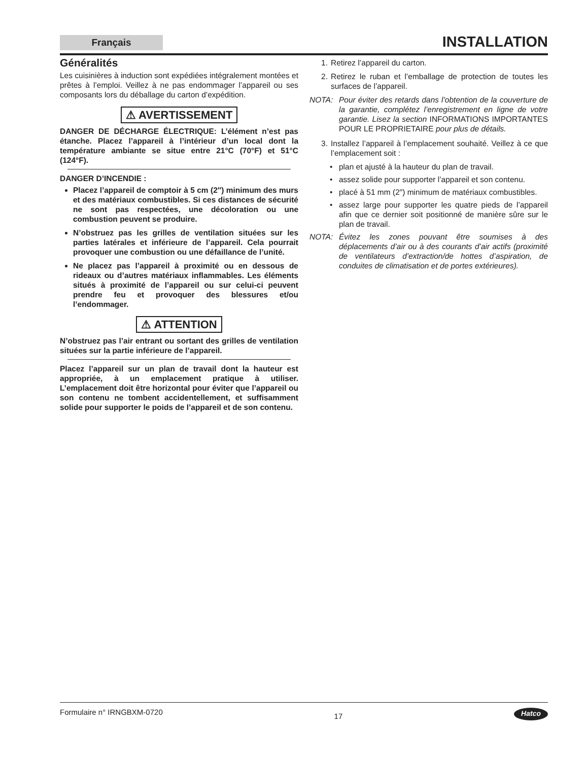Français
INSTALLATION
Généralités
Les cuisinières à induction sont expédiées intégralement montées et prêtes à l’emploi. Veillez à ne pas endommager l’appareil ou ses composants lors du déballage du carton d’expédition.
⚠ AVERTISSEMENT
DANGER DE DÉCHARGE ÉLECTRIQUE: L’élément n’est pas étanche. Placez l’appareil à l’intérieur d’un local dont la température ambiante se situe entre 21°C (70°F) et 51°C (124°F).
DANGER D’INCENDIE :
Placez l’appareil de comptoir à 5 cm (2″) minimum des murs et des matériaux combustibles. Si ces distances de sécurité ne sont pas respectées, une décoloration ou une combustion peuvent se produire.
N’obstruez pas les grilles de ventilation situées sur les parties latérales et inférieure de l’appareil. Cela pourrait provoquer une combustion ou une défaillance de l’unité.
Ne placez pas l’appareil à proximité ou en dessous de rideaux ou d’autres matériaux inflammables. Les éléments situés à proximité de l’appareil ou sur celui-ci peuvent prendre feu et provoquer des blessures et/ou l’endommager.
⚠ ATTENTION
N’obstruez pas l’air entrant ou sortant des grilles de ventilation situées sur la partie inférieure de l’appareil.
Placez l’appareil sur un plan de travail dont la hauteur est appropriée, à un emplacement pratique à utiliser. L’emplacement doit être horizontal pour éviter que l’appareil ou son contenu ne tombent accidentellement, et suffisamment solide pour supporter le poids de l’appareil et de son contenu.
1. Retirez l’appareil du carton.
2. Retirez le ruban et l’emballage de protection de toutes les surfaces de l’appareil.
NOTA: Pour éviter des retards dans l’obtention de la couverture de la garantie, complétez l’enregistrement en ligne de votre garantie. Lisez la section INFORMATIONS IMPORTANTES POUR LE PROPRIETAIRE pour plus de détails.
3. Installez l’appareil à l’emplacement souhaité. Veillez à ce que l’emplacement soit :
• plan et ajusté à la hauteur du plan de travail.
• assez solide pour supporter l’appareil et son contenu.
• placé à 51 mm (2″) minimum de matériaux combustibles.
• assez large pour supporter les quatre pieds de l’appareil afin que ce dernier soit positionné de manière sûre sur le plan de travail.
NOTA: Évitez les zones pouvant être soumises à des déplacements d’air ou à des courants d’air actifs (proximité de ventilateurs d’extraction/de hottes d’aspiration, de conduites de climatisation et de portes extérieures).
Formulaire n° IRNGBXM-0720 17 Hatco